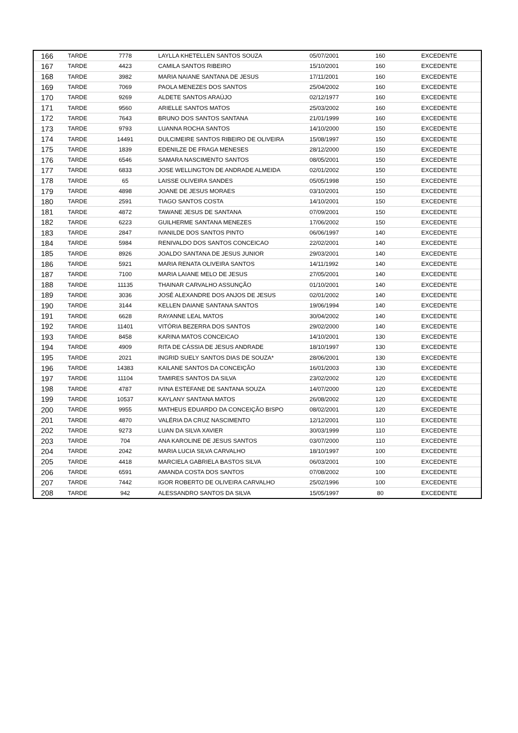| 166 | TARDE | 7778 | LAYLLA KHETELLEN SANTOS SOUZA | 05/07/2001 | 160 | EXCEDENTE |
| 167 | TARDE | 4423 | CAMILA SANTOS RIBEIRO | 15/10/2001 | 160 | EXCEDENTE |
| 168 | TARDE | 3982 | MARIA NAIANE SANTANA DE JESUS | 17/11/2001 | 160 | EXCEDENTE |
| 169 | TARDE | 7069 | PAOLA MENEZES DOS SANTOS | 25/04/2002 | 160 | EXCEDENTE |
| 170 | TARDE | 9269 | ALDETE SANTOS ARAÚJO | 02/12/1977 | 160 | EXCEDENTE |
| 171 | TARDE | 9560 | ARIELLE SANTOS MATOS | 25/03/2002 | 160 | EXCEDENTE |
| 172 | TARDE | 7643 | BRUNO DOS SANTOS SANTANA | 21/01/1999 | 160 | EXCEDENTE |
| 173 | TARDE | 9793 | LUANNA ROCHA SANTOS | 14/10/2000 | 150 | EXCEDENTE |
| 174 | TARDE | 14491 | DULCIMEIRE SANTOS RIBEIRO DE OLIVEIRA | 15/08/1997 | 150 | EXCEDENTE |
| 175 | TARDE | 1839 | EDENILZE DE FRAGA MENESES | 28/12/2000 | 150 | EXCEDENTE |
| 176 | TARDE | 6546 | SAMARA NASCIMENTO SANTOS | 08/05/2001 | 150 | EXCEDENTE |
| 177 | TARDE | 6833 | JOSE WELLINGTON DE ANDRADE ALMEIDA | 02/01/2002 | 150 | EXCEDENTE |
| 178 | TARDE | 65 | LAISSE OLIVEIRA SANDES | 05/05/1998 | 150 | EXCEDENTE |
| 179 | TARDE | 4898 | JOANE DE JESUS MORAES | 03/10/2001 | 150 | EXCEDENTE |
| 180 | TARDE | 2591 | TIAGO SANTOS COSTA | 14/10/2001 | 150 | EXCEDENTE |
| 181 | TARDE | 4872 | TAWANE JESUS DE SANTANA | 07/09/2001 | 150 | EXCEDENTE |
| 182 | TARDE | 6223 | GUILHERME SANTANA MENEZES | 17/06/2002 | 150 | EXCEDENTE |
| 183 | TARDE | 2847 | IVANILDE DOS SANTOS PINTO | 06/06/1997 | 140 | EXCEDENTE |
| 184 | TARDE | 5984 | RENIVALDO DOS SANTOS CONCEICAO | 22/02/2001 | 140 | EXCEDENTE |
| 185 | TARDE | 8926 | JOALDO SANTANA DE JESUS JUNIOR | 29/03/2001 | 140 | EXCEDENTE |
| 186 | TARDE | 5921 | MARIA RENATA OLIVEIRA SANTOS | 14/11/1992 | 140 | EXCEDENTE |
| 187 | TARDE | 7100 | MARIA LAIANE MELO DE JESUS | 27/05/2001 | 140 | EXCEDENTE |
| 188 | TARDE | 11135 | THAINAR CARVALHO ASSUNÇÃO | 01/10/2001 | 140 | EXCEDENTE |
| 189 | TARDE | 3036 | JOSÉ ALEXANDRE DOS ANJOS DE JESUS | 02/01/2002 | 140 | EXCEDENTE |
| 190 | TARDE | 3144 | KELLEN DAIANE SANTANA SANTOS | 19/06/1994 | 140 | EXCEDENTE |
| 191 | TARDE | 6628 | RAYANNE LEAL MATOS | 30/04/2002 | 140 | EXCEDENTE |
| 192 | TARDE | 11401 | VITÓRIA BEZERRA DOS SANTOS | 29/02/2000 | 140 | EXCEDENTE |
| 193 | TARDE | 8458 | KARINA MATOS CONCEICAO | 14/10/2001 | 130 | EXCEDENTE |
| 194 | TARDE | 4909 | RITA DE CÁSSIA DE JESUS ANDRADE | 18/10/1997 | 130 | EXCEDENTE |
| 195 | TARDE | 2021 | INGRID SUELY SANTOS DIAS DE SOUZA* | 28/06/2001 | 130 | EXCEDENTE |
| 196 | TARDE | 14383 | KAILANE SANTOS DA CONCEIÇÃO | 16/01/2003 | 130 | EXCEDENTE |
| 197 | TARDE | 11104 | TAMIRES SANTOS DA SILVA | 23/02/2002 | 120 | EXCEDENTE |
| 198 | TARDE | 4787 | IVINA ESTEFANE DE SANTANA SOUZA | 14/07/2000 | 120 | EXCEDENTE |
| 199 | TARDE | 10537 | KAYLANY SANTANA MATOS | 26/08/2002 | 120 | EXCEDENTE |
| 200 | TARDE | 9955 | MATHEUS EDUARDO DA CONCEIÇÃO BISPO | 08/02/2001 | 120 | EXCEDENTE |
| 201 | TARDE | 4870 | VALÉRIA DA CRUZ NASCIMENTO | 12/12/2001 | 110 | EXCEDENTE |
| 202 | TARDE | 9273 | LUAN DA SILVA XAVIER | 30/03/1999 | 110 | EXCEDENTE |
| 203 | TARDE | 704 | ANA KAROLINE DE JESUS SANTOS | 03/07/2000 | 110 | EXCEDENTE |
| 204 | TARDE | 2042 | MARIA LUCIA SILVA CARVALHO | 18/10/1997 | 100 | EXCEDENTE |
| 205 | TARDE | 4418 | MARCIELA GABRIELA BASTOS SILVA | 06/03/2001 | 100 | EXCEDENTE |
| 206 | TARDE | 6591 | AMANDA COSTA DOS SANTOS | 07/08/2002 | 100 | EXCEDENTE |
| 207 | TARDE | 7442 | IGOR ROBERTO DE OLIVEIRA CARVALHO | 25/02/1996 | 100 | EXCEDENTE |
| 208 | TARDE | 942 | ALESSANDRO SANTOS DA SILVA | 15/05/1997 | 80 | EXCEDENTE |